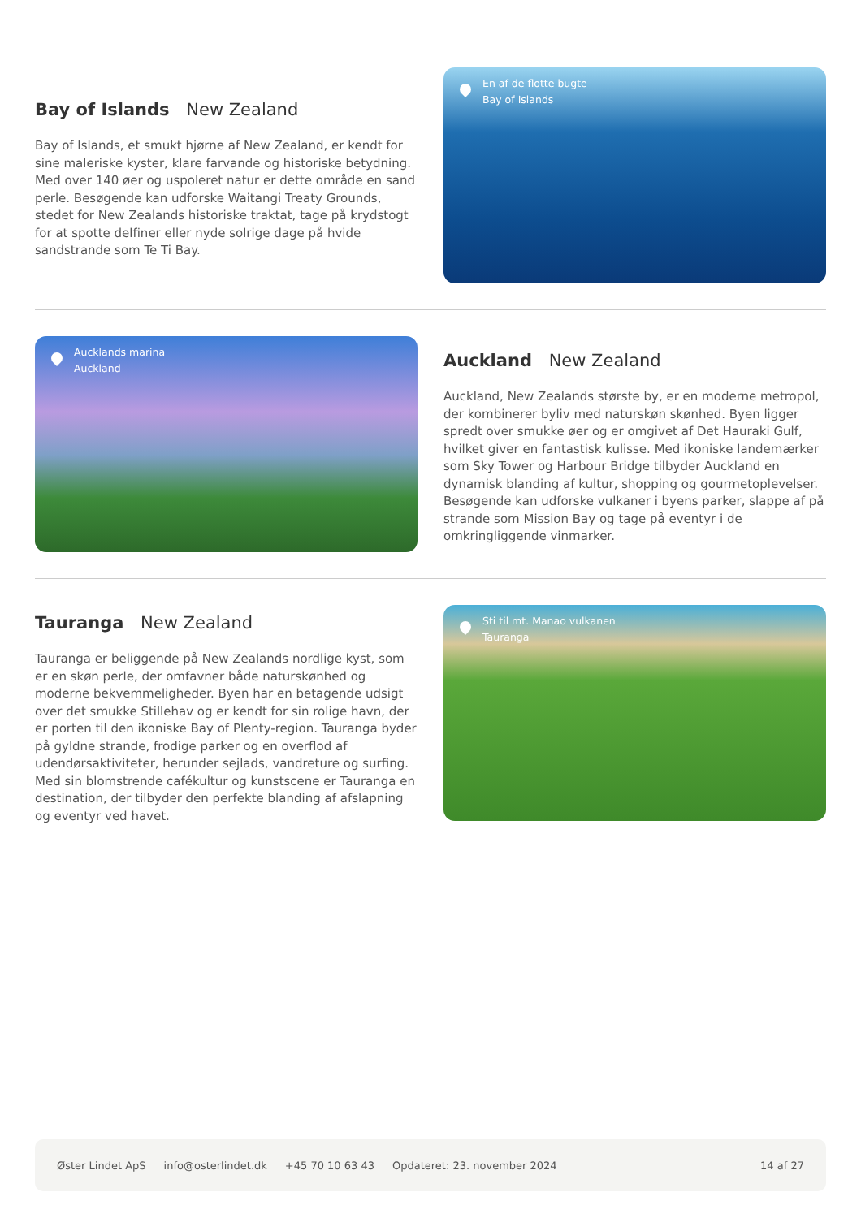Bay of Islands New Zealand
Bay of Islands, et smukt hjørne af New Zealand, er kendt for sine maleriske kyster, klare farvande og historiske betydning. Med over 140 øer og uspoleret natur er dette område en sand perle. Besøgende kan udforske Waitangi Treaty Grounds, stedet for New Zealands historiske traktat, tage på krydstogt for at spotte delfiner eller nyde solrige dage på hvide sandstrande som Te Ti Bay.
En af de flotte bugte
Bay of Islands
Aucklands marina
Auckland
Auckland New Zealand
Auckland, New Zealands største by, er en moderne metropol, der kombinerer byliv med naturskøn skønhed. Byen ligger spredt over smukke øer og er omgivet af Det Hauraki Gulf, hvilket giver en fantastisk kulisse. Med ikoniske landemærker som Sky Tower og Harbour Bridge tilbyder Auckland en dynamisk blanding af kultur, shopping og gourmetoplevelser. Besøgende kan udforske vulkaner i byens parker, slappe af på strande som Mission Bay og tage på eventyr i de omkringliggende vinmarker.
Tauranga New Zealand
Tauranga er beliggende på New Zealands nordlige kyst, som er en skøn perle, der omfavner både naturskønhed og moderne bekvemmeligheder. Byen har en betagende udsigt over det smukke Stillehav og er kendt for sin rolige havn, der er porten til den ikoniske Bay of Plenty-region. Tauranga byder på gyldne strande, frodige parker og en overflod af udendørsaktiviteter, herunder sejlads, vandreture og surfing. Med sin blomstrende cafékultur og kunstscene er Tauranga en destination, der tilbyder den perfekte blanding af afslapning og eventyr ved havet.
Sti til mt. Manao vulkanen
Tauranga
Øster Lindet ApS info@osterlindet.dk +45 70 10 63 43 Opdateret: 23. november 2024 14 af 27